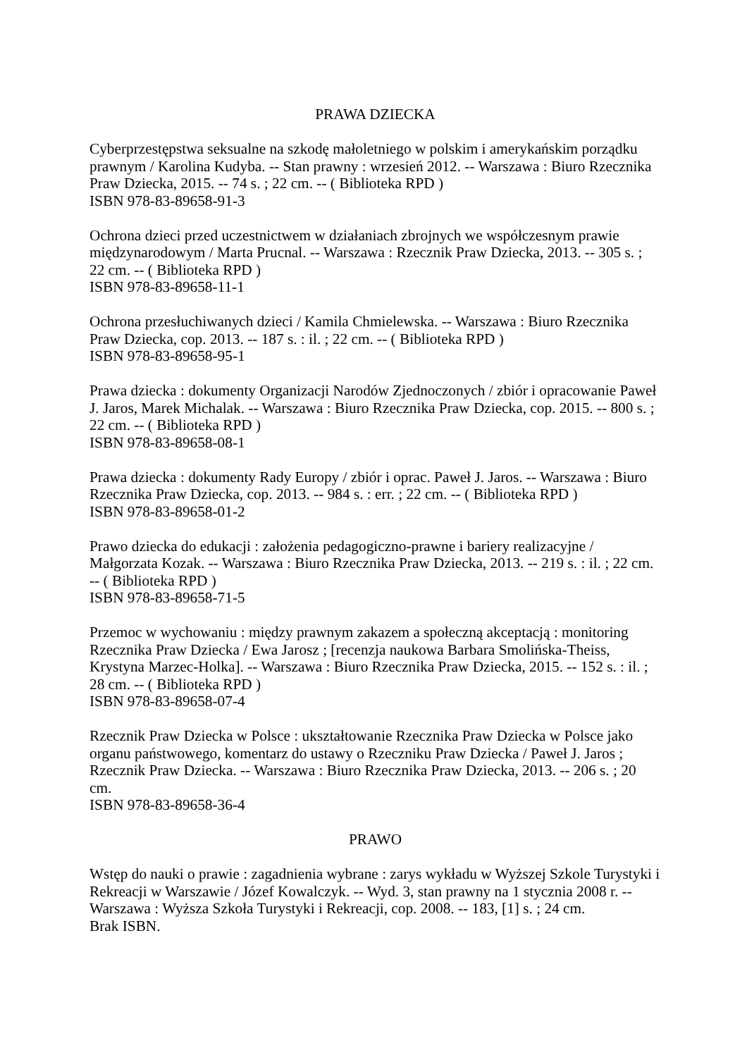PRAWA DZIECKA
Cyberprzestępstwa seksualne na szkodę małoletniego w polskim i amerykańskim porządku prawnym / Karolina Kudyba. -- Stan prawny : wrzesień 2012. -- Warszawa : Biuro Rzecznika Praw Dziecka, 2015. -- 74 s. ; 22 cm. -- ( Biblioteka RPD )
ISBN 978-83-89658-91-3
Ochrona dzieci przed uczestnictwem w działaniach zbrojnych we współczesnym prawie międzynarodowym / Marta Prucnal. -- Warszawa : Rzecznik Praw Dziecka, 2013. -- 305 s. ; 22 cm. -- ( Biblioteka RPD )
ISBN 978-83-89658-11-1
Ochrona przesłuchiwanych dzieci / Kamila Chmielewska. -- Warszawa : Biuro Rzecznika Praw Dziecka, cop. 2013. -- 187 s. : il. ; 22 cm. -- ( Biblioteka RPD )
ISBN 978-83-89658-95-1
Prawa dziecka : dokumenty Organizacji Narodów Zjednoczonych / zbiór i opracowanie Paweł J. Jaros, Marek Michalak. -- Warszawa : Biuro Rzecznika Praw Dziecka, cop. 2015. -- 800 s. ; 22 cm. -- ( Biblioteka RPD )
ISBN 978-83-89658-08-1
Prawa dziecka : dokumenty Rady Europy / zbiór i oprac. Paweł J. Jaros. -- Warszawa : Biuro Rzecznika Praw Dziecka, cop. 2013. -- 984 s. : err. ; 22 cm. -- ( Biblioteka RPD )
ISBN 978-83-89658-01-2
Prawo dziecka do edukacji : założenia pedagogiczno-prawne i bariery realizacyjne / Małgorzata Kozak. -- Warszawa : Biuro Rzecznika Praw Dziecka, 2013. -- 219 s. : il. ; 22 cm. -- ( Biblioteka RPD )
ISBN 978-83-89658-71-5
Przemoc w wychowaniu : między prawnym zakazem a społeczną akceptacją : monitoring Rzecznika Praw Dziecka / Ewa Jarosz ; [recenzja naukowa Barbara Smolińska-Theiss, Krystyna Marzec-Holka]. -- Warszawa : Biuro Rzecznika Praw Dziecka, 2015. -- 152 s. : il. ; 28 cm. -- ( Biblioteka RPD )
ISBN 978-83-89658-07-4
Rzecznik Praw Dziecka w Polsce : ukształtowanie Rzecznika Praw Dziecka w Polsce jako organu państwowego, komentarz do ustawy o Rzeczniku Praw Dziecka / Paweł J. Jaros ; Rzecznik Praw Dziecka. -- Warszawa : Biuro Rzecznika Praw Dziecka, 2013. -- 206 s. ; 20 cm.
ISBN 978-83-89658-36-4
PRAWO
Wstęp do nauki o prawie : zagadnienia wybrane : zarys wykładu w Wyższej Szkole Turystyki i Rekreacji w Warszawie / Józef Kowalczyk. -- Wyd. 3, stan prawny na 1 stycznia 2008 r. -- Warszawa : Wyższa Szkoła Turystyki i Rekreacji, cop. 2008. -- 183, [1] s. ; 24 cm.
Brak ISBN.